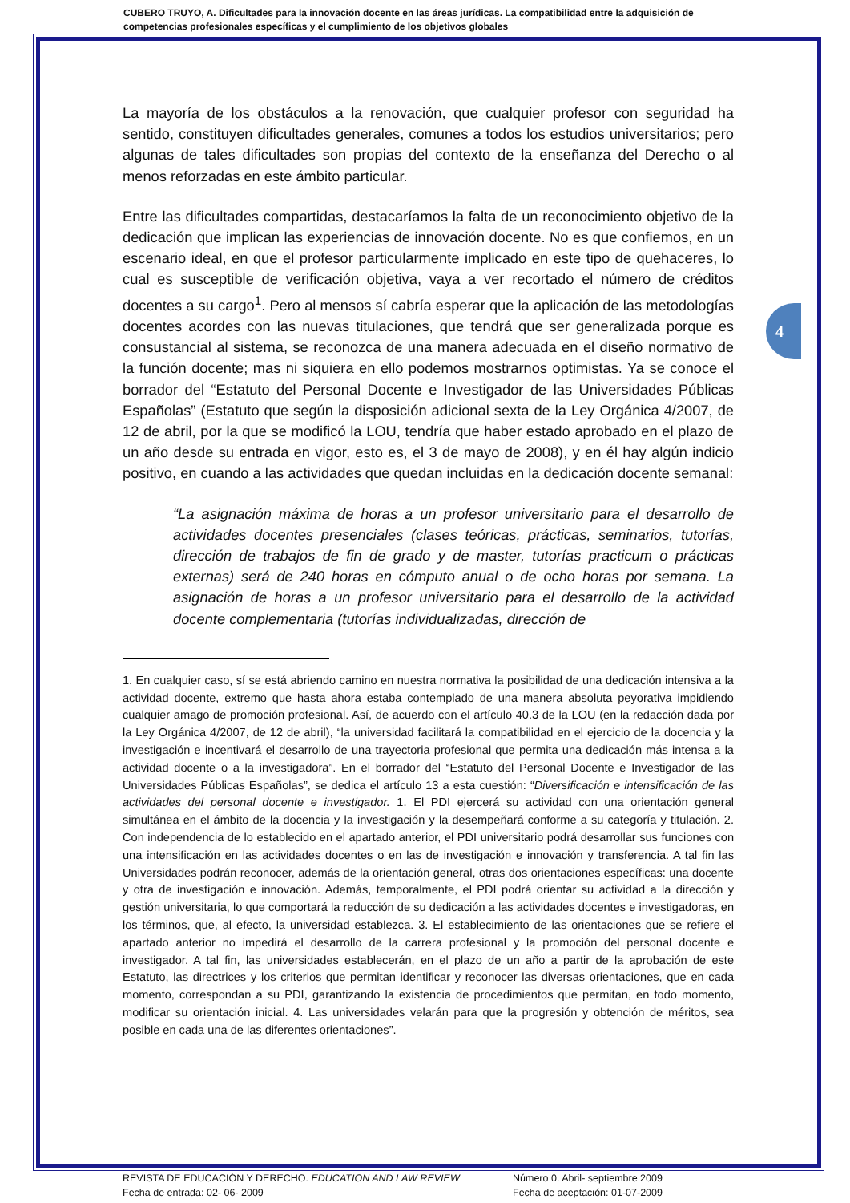CUBERO TRUYO, A. Dificultades para la innovación docente en las áreas jurídicas. La compatibilidad entre la adquisición de competencias profesionales específicas y el cumplimiento de los objetivos globales
4
La mayoría de los obstáculos a la renovación, que cualquier profesor con seguridad ha sentido, constituyen dificultades generales, comunes a todos los estudios universitarios; pero algunas de tales dificultades son propias del contexto de la enseñanza del Derecho o al menos reforzadas en este ámbito particular.
Entre las dificultades compartidas, destacaríamos la falta de un reconocimiento objetivo de la dedicación que implican las experiencias de innovación docente. No es que confiemos, en un escenario ideal, en que el profesor particularmente implicado en este tipo de quehaceres, lo cual es susceptible de verificación objetiva, vaya a ver recortado el número de créditos docentes a su cargo<sup>1</sup>. Pero al mensos sí cabría esperar que la aplicación de las metodologías docentes acordes con las nuevas titulaciones, que tendrá que ser generalizada porque es consustancial al sistema, se reconozca de una manera adecuada en el diseño normativo de la función docente; mas ni siquiera en ello podemos mostrarnos optimistas. Ya se conoce el borrador del “Estatuto del Personal Docente e Investigador de las Universidades Públicas Españolas” (Estatuto que según la disposición adicional sexta de la Ley Orgánica 4/2007, de 12 de abril, por la que se modificó la LOU, tendría que haber estado aprobado en el plazo de un año desde su entrada en vigor, esto es, el 3 de mayo de 2008), y en él hay algún indicio positivo, en cuando a las actividades que quedan incluidas en la dedicación docente semanal:
“La asignación máxima de horas a un profesor universitario para el desarrollo de actividades docentes presenciales (clases teóricas, prácticas, seminarios, tutorías, dirección de trabajos de fin de grado y de master, tutorías practicum o prácticas externas) será de 240 horas en cómputo anual o de ocho horas por semana. La asignación de horas a un profesor universitario para el desarrollo de la actividad docente complementaria (tutorías individualizadas, dirección de
1. En cualquier caso, sí se está abriendo camino en nuestra normativa la posibilidad de una dedicación intensiva a la actividad docente, extremo que hasta ahora estaba contemplado de una manera absoluta peyorativa impidiendo cualquier amago de promoción profesional. Así, de acuerdo con el artículo 40.3 de la LOU (en la redacción dada por la Ley Orgánica 4/2007, de 12 de abril), “la universidad facilitará la compatibilidad en el ejercicio de la docencia y la investigación e incentivará el desarrollo de una trayectoria profesional que permita una dedicación más intensa a la actividad docente o a la investigadora”. En el borrador del “Estatuto del Personal Docente e Investigador de las Universidades Públicas Españolas”, se dedica el artículo 13 a esta cuestión: “Diversificación e intensificación de las actividades del personal docente e investigador. 1. El PDI ejercerá su actividad con una orientación general simultánea en el ámbito de la docencia y la investigación y la desempeñará conforme a su categoría y titulación. 2. Con independencia de lo establecido en el apartado anterior, el PDI universitario podrá desarrollar sus funciones con una intensificación en las actividades docentes o en las de investigación e innovación y transferencia. A tal fin las Universidades podrán reconocer, además de la orientación general, otras dos orientaciones específicas: una docente y otra de investigación e innovación. Además, temporalmente, el PDI podrá orientar su actividad a la dirección y gestión universitaria, lo que comportará la reducción de su dedicación a las actividades docentes e investigadoras, en los términos, que, al efecto, la universidad establezca. 3. El establecimiento de las orientaciones que se refiere el apartado anterior no impedirá el desarrollo de la carrera profesional y la promoción del personal docente e investigador. A tal fin, las universidades establecerán, en el plazo de un año a partir de la aprobación de este Estatuto, las directrices y los criterios que permitan identificar y reconocer las diversas orientaciones, que en cada momento, correspondan a su PDI, garantizando la existencia de procedimientos que permitan, en todo momento, modificar su orientación inicial. 4. Las universidades velarán para que la progresión y obtención de méritos, sea posible en cada una de las diferentes orientaciones”.
REVISTA DE EDUCACIÓN Y DERECHO. EDUCATION AND LAW REVIEW
Fecha de entrada: 02- 06- 2009
Número 0. Abril- septiembre 2009
Fecha de aceptación: 01-07-2009